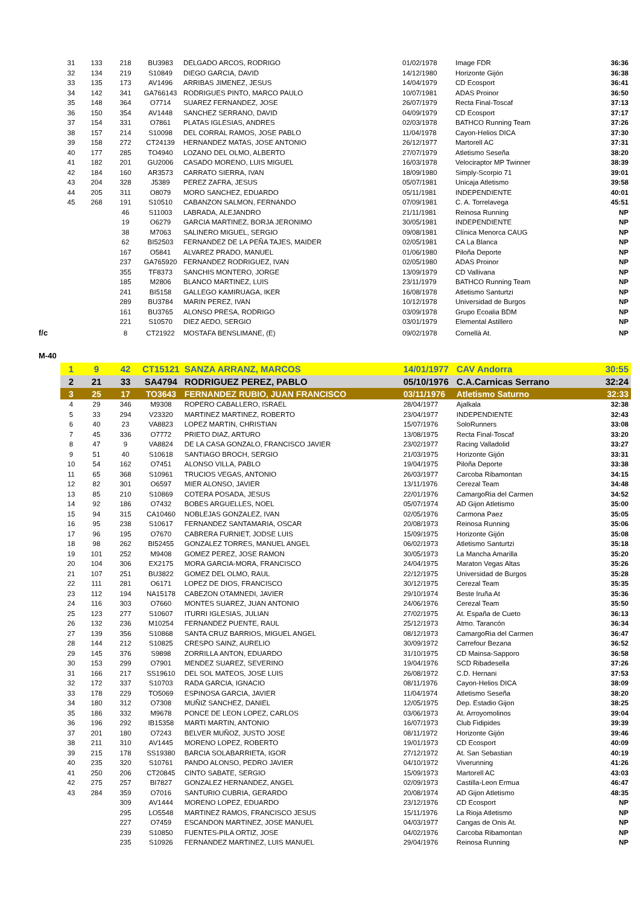| 31 | 133 | 218 | BU3983 | DELGADO ARCOS, RODRIGO | 01/02/1978 | Image FDR | 36:36 |
| 32 | 134 | 219 | S10849 | DIEGO GARCIA, DAVID | 14/12/1980 | Horizonte Gijón | 36:38 |
| 33 | 135 | 173 | AV1496 | ARRIBAS JIMENEZ, JESUS | 14/04/1979 | CD Ecosport | 36:41 |
| 34 | 142 | 341 | GA766143 | RODRIGUES PINTO, MARCO PAULO | 10/07/1981 | ADAS Proinor | 36:50 |
| 35 | 148 | 364 | O7714 | SUAREZ FERNANDEZ, JOSE | 26/07/1979 | Recta Final-Toscaf | 37:13 |
| 36 | 150 | 354 | AV1448 | SANCHEZ SERRANO, DAVID | 04/09/1979 | CD Ecosport | 37:17 |
| 37 | 154 | 331 | O7861 | PLATAS IGLESIAS, ANDRES | 02/03/1978 | BATHCO Running Team | 37:26 |
| 38 | 157 | 214 | S10098 | DEL CORRAL RAMOS, JOSE PABLO | 11/04/1978 | Cayon-Helios DICA | 37:30 |
| 39 | 158 | 272 | CT24139 | HERNANDEZ MATAS, JOSE ANTONIO | 26/12/1977 | Martorell AC | 37:31 |
| 40 | 177 | 285 | TO4940 | LOZANO DEL OLMO, ALBERTO | 27/07/1979 | Atletismo Seseña | 38:20 |
| 41 | 182 | 201 | GU2006 | CASADO MORENO, LUIS MIGUEL | 16/03/1978 | Velociraptor MP Twinner | 38:39 |
| 42 | 184 | 160 | AR3573 | CARRATO SIERRA, IVAN | 18/09/1980 | Simply-Scorpio 71 | 39:01 |
| 43 | 204 | 328 | J5389 | PEREZ ZAFRA, JESUS | 05/07/1981 | Unicaja Atletismo | 39:58 |
| 44 | 205 | 311 | O8079 | MORO SANCHEZ, EDUARDO | 05/11/1981 | INDEPENDIENTE | 40:01 |
| 45 | 268 | 191 | S10510 | CABANZON SALMON, FERNANDO | 07/09/1981 | C. A. Torrelavega | 45:51 |
| | | 46 | S11003 | LABRADA, ALEJANDRO | 21/11/1981 | Reinosa Running | NP |
| | | 19 | O6279 | GARCIA MARTINEZ, BORJA JERONIMO | 30/05/1981 | INDEPENDIENTE | NP |
| | | 38 | M7063 | SALINERO MIGUEL, SERGIO | 09/08/1981 | Clínica Menorca CAUG | NP |
| | | 62 | BI52503 | FERNANDEZ DE LA PEÑA TAJES, MAIDER | 02/05/1981 | CA La Blanca | NP |
| | | 167 | O5841 | ALVAREZ PRADO, MANUEL | 01/06/1980 | Piloña Deporte | NP |
| | | 237 | GA765920 | FERNANDEZ RODRIGUEZ, IVAN | 02/05/1980 | ADAS Proinor | NP |
| | | 355 | TF8373 | SANCHIS MONTERO, JORGE | 13/09/1979 | CD Vallivana | NP |
| | | 185 | M2806 | BLANCO MARTINEZ, LUIS | 23/11/1979 | BATHCO Running Team | NP |
| | | 241 | BI5158 | GALLEGO KAMIRUAGA, IKER | 16/08/1978 | Atletismo Santurtzi | NP |
| | | 289 | BU3784 | MARIN PEREZ, IVAN | 10/12/1978 | Universidad de Burgos | NP |
| | | 161 | BU3765 | ALONSO PRESA, RODRIGO | 03/09/1978 | Grupo Ecoalia BDM | NP |
| | | 221 | S10570 | DIEZ AEDO, SERGIO | 03/01/1979 | Elemental Astillero | NP |
f/c
| | | 8 | CT21922 | MOSTAFA BENSLIMANE, (E) | 09/02/1978 | Cornellà At. | NP |
M-40
| 1 | 9 | 42 | CT15121 | SANZA ARRANZ, MARCOS | 14/01/1977 | CAV Andorra | 30:55 |
| 2 | 21 | 33 | SA4794 | RODRIGUEZ PEREZ, PABLO | 05/10/1976 | C.A.Carnicas Serrano | 32:24 |
| 3 | 25 | 17 | TO3643 | FERNANDEZ RUBIO, JUAN FRANCISCO | 03/11/1976 | Atletismo Saturno | 32:33 |
| 4 | 29 | 346 | M9308 | ROPERO CABALLERO, ISRAEL | 28/04/1977 | Ajalkala | 32:38 |
| 5 | 33 | 294 | V23320 | MARTINEZ MARTINEZ, ROBERTO | 23/04/1977 | INDEPENDIENTE | 32:43 |
| 6 | 40 | 23 | VA8823 | LOPEZ MARTIN, CHRISTIAN | 15/07/1976 | SoloRunners | 33:08 |
| 7 | 45 | 336 | O7772 | PRIETO DIAZ, ARTURO | 13/08/1975 | Recta Final-Toscaf | 33:20 |
| 8 | 47 | 9 | VA8824 | DE LA CASA GONZALO, FRANCISCO JAVIER | 23/02/1977 | Racing Valladolid | 33:27 |
| 9 | 51 | 40 | S10618 | SANTIAGO BROCH, SERGIO | 21/03/1975 | Horizonte Gijón | 33:31 |
| 10 | 54 | 162 | O7451 | ALONSO VILLA, PABLO | 19/04/1975 | Piloña Deporte | 33:38 |
| 11 | 65 | 368 | S10961 | TRUCIOS VEGAS, ANTONIO | 26/03/1977 | Carcoba Ribamontan | 34:15 |
| 12 | 82 | 301 | O6597 | MIER ALONSO, JAVIER | 13/11/1976 | Cerezal Team | 34:48 |
| 13 | 85 | 210 | S10869 | COTERA POSADA, JESUS | 22/01/1976 | CamargoRia del Carmen | 34:52 |
| 14 | 92 | 186 | O7432 | BOBES ARGUELLES, NOEL | 05/07/1974 | AD Gijon Atletismo | 35:00 |
| 15 | 94 | 315 | CA10460 | NOBLEJAS GONZALEZ, IVAN | 02/05/1976 | Carmona Paez | 35:05 |
| 16 | 95 | 238 | S10617 | FERNANDEZ SANTAMARIA, OSCAR | 20/08/1973 | Reinosa Running | 35:06 |
| 17 | 96 | 195 | O7670 | CABRERA FURNIET, JODSE LUIS | 15/09/1975 | Horizonte Gijón | 35:08 |
| 18 | 98 | 262 | BI52455 | GONZALEZ TORRES, MANUEL ANGEL | 06/02/1973 | Atletismo Santurtzi | 35:18 |
| 19 | 101 | 252 | M9408 | GOMEZ PEREZ, JOSE RAMON | 30/05/1973 | La Mancha Amarilla | 35:20 |
| 20 | 104 | 306 | EX2175 | MORA GARCIA-MORA, FRANCISCO | 24/04/1975 | Maraton Vegas Altas | 35:26 |
| 21 | 107 | 251 | BU3822 | GOMEZ DEL OLMO, RAUL | 22/12/1975 | Universidad de Burgos | 35:28 |
| 22 | 111 | 281 | O6171 | LOPEZ DE DIOS, FRANCISCO | 30/12/1975 | Cerezal Team | 35:35 |
| 23 | 112 | 194 | NA15178 | CABEZON OTAMNEDI, JAVIER | 29/10/1974 | Beste Iruña At | 35:36 |
| 24 | 116 | 303 | O7660 | MONTES SUAREZ, JUAN ANTONIO | 24/06/1976 | Cerezal Team | 35:50 |
| 25 | 123 | 277 | S10607 | ITURRI IGLESIAS, JULIAN | 27/02/1975 | At. España de Cueto | 36:13 |
| 26 | 132 | 236 | M10254 | FERNANDEZ PUENTE, RAUL | 25/12/1973 | Atmo. Tarancón | 36:34 |
| 27 | 139 | 356 | S10868 | SANTA CRUZ BARRIOS, MIGUEL ANGEL | 08/12/1973 | CamargoRia del Carmen | 36:47 |
| 28 | 144 | 212 | S10825 | CRESPO SAINZ, AURELIO | 30/09/1972 | Carrefour Bezana | 36:52 |
| 29 | 145 | 376 | S9898 | ZORRILLA ANTON, EDUARDO | 31/10/1975 | CD Mainsa-Sapporo | 36:58 |
| 30 | 153 | 299 | O7901 | MENDEZ SUAREZ, SEVERINO | 19/04/1976 | SCD Ribadesella | 37:26 |
| 31 | 166 | 217 | SS19610 | DEL SOL MATEOS, JOSE LUIS | 26/08/1972 | C.D. Hernani | 37:53 |
| 32 | 172 | 337 | S10703 | RADA GARCIA, IGNACIO | 08/11/1976 | Cayon-Helios DICA | 38:09 |
| 33 | 178 | 229 | TO5069 | ESPINOSA GARCIA, JAVIER | 11/04/1974 | Atletismo Seseña | 38:20 |
| 34 | 180 | 312 | O7308 | MUÑIZ SANCHEZ, DANIEL | 12/05/1975 | Dep. Estadio Gijon | 38:25 |
| 35 | 186 | 332 | M9678 | PONCE DE LEON LOPEZ, CARLOS | 03/06/1973 | At. Arroyomolinos | 39:04 |
| 36 | 196 | 292 | IB15358 | MARTI MARTIN, ANTONIO | 16/07/1973 | Club Fidipides | 39:39 |
| 37 | 201 | 180 | O7243 | BELVER MUÑOZ, JUSTO JOSE | 08/11/1972 | Horizonte Gijón | 39:46 |
| 38 | 211 | 310 | AV1445 | MORENO LOPEZ, ROBERTO | 19/01/1973 | CD Ecosport | 40:09 |
| 39 | 215 | 178 | SS19380 | BARCIA SOLABARRIETA, IGOR | 27/12/1972 | At. San Sebastian | 40:19 |
| 40 | 235 | 320 | S10761 | PANDO ALONSO, PEDRO JAVIER | 04/10/1972 | Viverunning | 41:26 |
| 41 | 250 | 206 | CT20845 | CINTO SABATE, SERGIO | 15/09/1973 | Martorell AC | 43:03 |
| 42 | 275 | 257 | BI7827 | GONZALEZ HERNANDEZ, ANGEL | 02/09/1973 | Castilla-Leon Ermua | 46:47 |
| 43 | 284 | 359 | O7016 | SANTURIO CUBRIA, GERARDO | 20/08/1974 | AD Gijon Atletismo | 48:35 |
| | | 309 | AV1444 | MORENO LOPEZ, EDUARDO | 23/12/1976 | CD Ecosport | NP |
| | | 295 | LO5548 | MARTINEZ RAMOS, FRANCISCO JESUS | 15/11/1976 | La Rioja Atletismo | NP |
| | | 227 | O7459 | ESCANDON MARTINEZ, JOSE MANUEL | 04/03/1977 | Cangas de Onis At. | NP |
| | | 239 | S10850 | FUENTES-PILA ORTIZ, JOSE | 04/02/1976 | Carcoba Ribamontan | NP |
| | | 235 | S10926 | FERNANDEZ MARTINEZ, LUIS MANUEL | 29/04/1976 | Reinosa Running | NP |